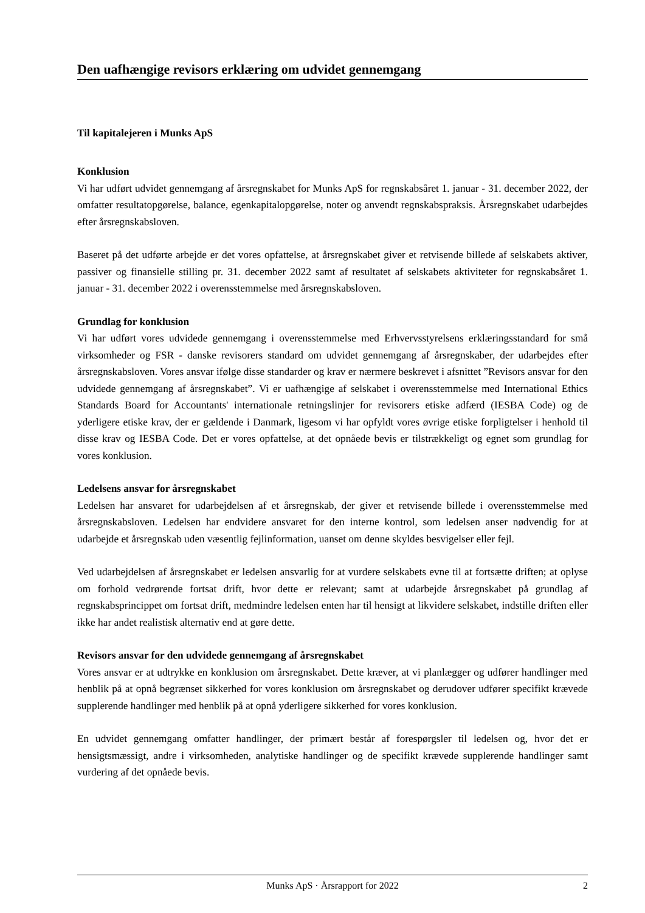Den uafhængige revisors erklæring om udvidet gennemgang
Til kapitalejeren i Munks ApS
Konklusion
Vi har udført udvidet gennemgang af årsregnskabet for Munks ApS for regnskabsåret 1. januar - 31. december 2022, der omfatter resultatopgørelse, balance, egenkapitalopgørelse, noter og anvendt regnskabspraksis. Årsregnskabet udarbejdes efter årsregnskabsloven.
Baseret på det udførte arbejde er det vores opfattelse, at årsregnskabet giver et retvisende billede af selskabets aktiver, passiver og finansielle stilling pr. 31. december 2022 samt af resultatet af selskabets aktiviteter for regnskabsåret 1. januar - 31. december 2022 i overensstemmelse med årsregnskabsloven.
Grundlag for konklusion
Vi har udført vores udvidede gennemgang i overensstemmelse med Erhvervsstyrelsens erklæringsstandard for små virksomheder og FSR - danske revisorers standard om udvidet gennemgang af årsregnskaber, der udarbejdes efter årsregnskabsloven. Vores ansvar ifølge disse standarder og krav er nærmere beskrevet i afsnittet ”Revisors ansvar for den udvidede gennemgang af årsregnskabet”. Vi er uafhængige af selskabet i overensstemmelse med International Ethics Standards Board for Accountants' internationale retningslinjer for revisorers etiske adfærd (IESBA Code) og de yderligere etiske krav, der er gældende i Danmark, ligesom vi har opfyldt vores øvrige etiske forpligtelser i henhold til disse krav og IESBA Code. Det er vores opfattelse, at det opnåede bevis er tilstrækkeligt og egnet som grundlag for vores konklusion.
Ledelsens ansvar for årsregnskabet
Ledelsen har ansvaret for udarbejdelsen af et årsregnskab, der giver et retvisende billede i overensstemmelse med årsregnskabsloven. Ledelsen har endvidere ansvaret for den interne kontrol, som ledelsen anser nødvendig for at udarbejde et årsregnskab uden væsentlig fejlinformation, uanset om denne skyldes besvigelser eller fejl.
Ved udarbejdelsen af årsregnskabet er ledelsen ansvarlig for at vurdere selskabets evne til at fortsætte driften; at oplyse om forhold vedrørende fortsat drift, hvor dette er relevant; samt at udarbejde årsregnskabet på grundlag af regnskabsprincippet om fortsat drift, medmindre ledelsen enten har til hensigt at likvidere selskabet, indstille driften eller ikke har andet realistisk alternativ end at gøre dette.
Revisors ansvar for den udvidede gennemgang af årsregnskabet
Vores ansvar er at udtrykke en konklusion om årsregnskabet. Dette kræver, at vi planlægger og udfører handlinger med henblik på at opnå begrænset sikkerhed for vores konklusion om årsregnskabet og derudover udfører specifikt krævede supplerende handlinger med henblik på at opnå yderligere sikkerhed for vores konklusion.
En udvidet gennemgang omfatter handlinger, der primært består af forespørgsler til ledelsen og, hvor det er hensigtsmæssigt, andre i virksomheden, analytiske handlinger og de specifikt krævede supplerende handlinger samt vurdering af det opnåede bevis.
Munks ApS · Årsrapport for 2022 2